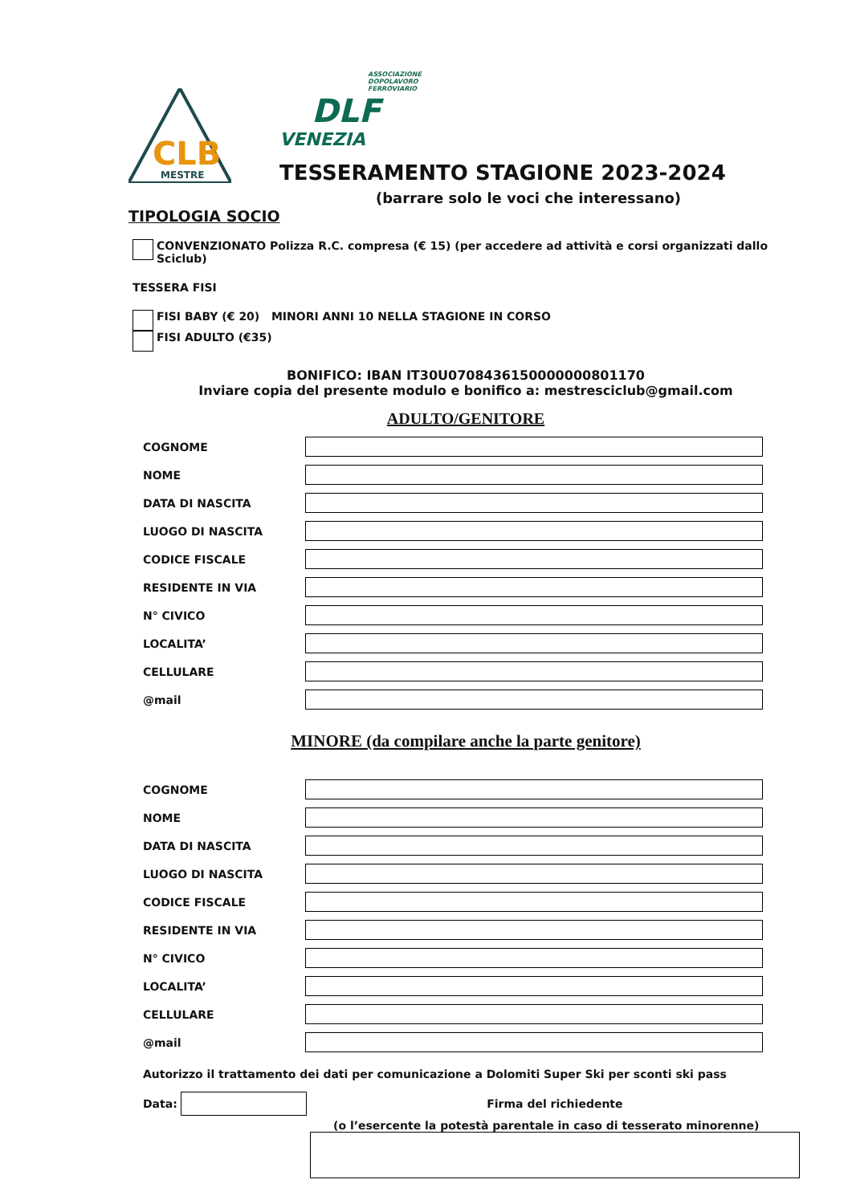MESTRE
CLB
ASSOCIAZIONE
DOPOLAVORO
FERROVIARIO
DLF
VENEZIA
TESSERAMENTO STAGIONE 2023-2024
(barrare solo le voci che interessano)
TIPOLOGIA SOCIO
CONVENZIONATO Polizza R.C. compresa (€ 15) (per accedere ad attività e corsi organizzati dallo Sciclub)
TESSERA FISI
FISI BABY (€ 20) MINORI ANNI 10 NELLA STAGIONE IN CORSO
FISI ADULTO (€35)
BONIFICO: IBAN IT30U0708436150000000801170
Inviare copia del presente modulo e bonifico a: mestresciclub@gmail.com
ADULTO/GENITORE
COGNOME
NOME
DATA DI NASCITA
LUOGO DI NASCITA
CODICE FISCALE
RESIDENTE IN VIA
N° CIVICO
LOCALITA’
CELLULARE
@mail
MINORE (da compilare anche la parte genitore)
COGNOME
NOME
DATA DI NASCITA
LUOGO DI NASCITA
CODICE FISCALE
RESIDENTE IN VIA
N° CIVICO
LOCALITA’
CELLULARE
@mail
Autorizzo il trattamento dei dati per comunicazione a Dolomiti Super Ski per sconti ski pass
Data: Firma del richiedente
(o l’esercente la potestà parentale in caso di tesserato minorenne)